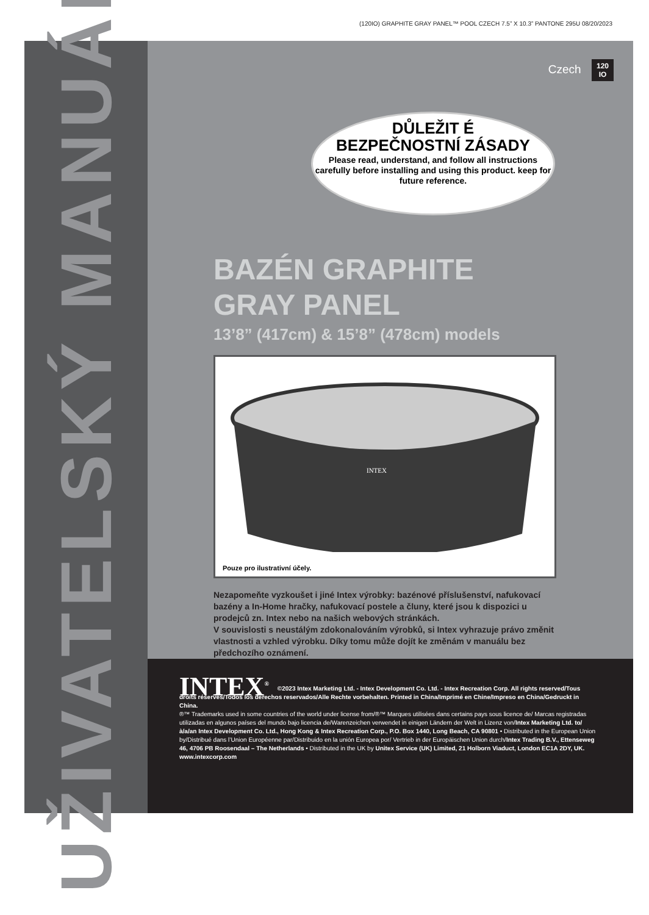(120IO) GRAPHITE GRAY PANEL™ POOL CZECH 7.5” X 10.3” PANTONE 295U 08/20/2023
UŽIVATELSKÝ MANUÁL
Czech 120
IO
DŮLEŽIT É
BEZPEČNOSTNÍ ZÁSADY
Please read, understand, and follow all instructions carefully before installing and using this product. keep for future reference.
BAZÉN GRAPHITE
GRAY PANEL
13’8” (417cm) & 15’8” (478cm) models
INTEX
Pouze pro ilustrativní účely.
Nezapomeňte vyzkoušet i jiné Intex výrobky: bazénové příslušenství, nafukovací bazény a In-Home hračky, nafukovací postele a čluny, které jsou k dispozici u prodejců zn. Intex nebo na našich webových stránkách.
V souvislosti s neustálým zdokonalováním výrobků, si Intex vyhrazuje právo změnit vlastnosti a vzhled výrobku. Díky tomu může dojít ke změnám v manuálu bez předchozího oznámení.
INTEX<sup>®</sup>
©2023 Intex Marketing Ltd. - Intex Development Co. Ltd. - Intex Recreation Corp. All rights reserved/Tous droits réservés/Todos los derechos reservados/Alle Rechte vorbehalten. Printed in China/Imprimé en Chine/Impreso en China/Gedruckt in China.
®™ Trademarks used in some countries of the world under license from/®™ Marques utilisées dans certains pays sous licence de/ Marcas registradas utilizadas en algunos países del mundo bajo licencia de/Warenzeichen verwendet in einigen Ländern der Welt in Lizenz von/Intex Marketing Ltd. to/à/a/an Intex Development Co. Ltd., Hong Kong & Intex Recreation Corp., P.O. Box 1440, Long Beach, CA 90801 • Distributed in the European Union by/Distribué dans l’Union Européenne par/Distribuido en la unión Europea por/ Vertrieb in der Europäischen Union durch/Intex Trading B.V., Ettenseweg 46, 4706 PB Roosendaal – The Netherlands • Distributed in the UK by Unitex Service (UK) Limited, 21 Holborn Viaduct, London EC1A 2DY, UK.
www.intexcorp.com